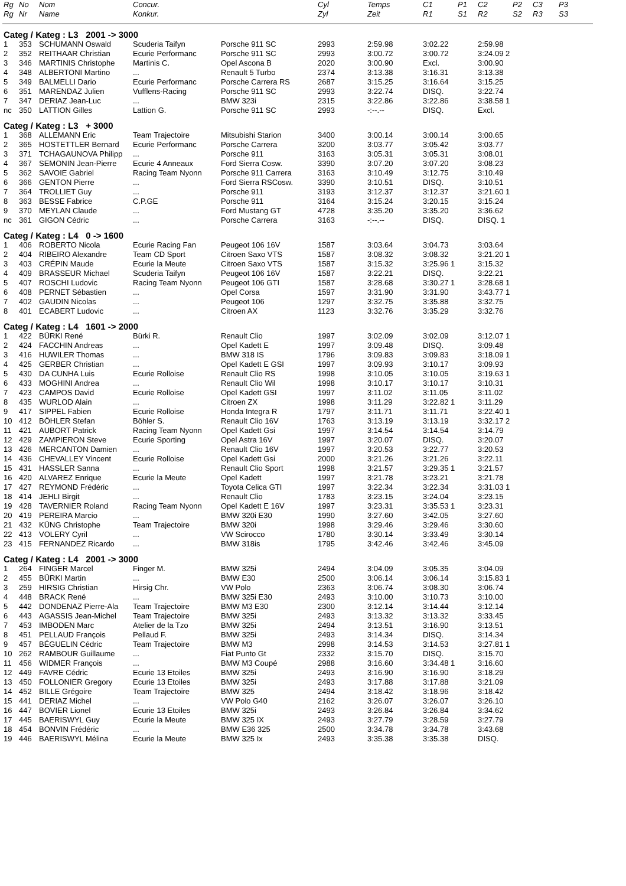| Rg | No | Nom | Concur. | | Cyl | Temps | C1 | P1 | C2 | P2 | C3 | P3 |
| --- | --- | --- | --- | --- | --- | --- | --- | --- | --- | --- | --- | --- |
| Rg | Nr | Name | Konkur. | | Zyl | Zeit | R1 | S1 | R2 | S2 | R3 | S3 |
| Categ / Kateg : L3 2001 -> 3000 | | | | | | | | | | | | |
| 1 | 353 | SCHUMANN Oswald | Scuderia Taifyn | Porsche 911 SC | 2993 | 2:59.98 | 3:02.22 | | 2:59.98 | | | |
| 2 | 352 | REITHAAR Christian | Ecurie Performanc | Porsche 911 SC | 2993 | 3:00.72 | 3:00.72 | | 3:24.09 2 | | | |
| 3 | 346 | MARTINIS Christophe | Martinis C. | Opel Ascona B | 2020 | 3:00.90 | Excl. | | 3:00.90 | | | |
| 4 | 348 | ALBERTONI Martino | ... | Renault 5 Turbo | 2374 | 3:13.38 | 3:16.31 | | 3:13.38 | | | |
| 5 | 349 | BALMELLI Dario | Ecurie Performanc | Porsche Carrera RS | 2687 | 3:15.25 | 3:16.64 | | 3:15.25 | | | |
| 6 | 351 | MARENDAZ Julien | Vufflens-Racing | Porsche 911 SC | 2993 | 3:22.74 | DISQ. | | 3:22.74 | | | |
| 7 | 347 | DERIAZ Jean-Luc | ... | BMW 323i | 2315 | 3:22.86 | 3:22.86 | | 3:38.58 1 | | | |
| nc | 350 | LATTION Gilles | Lattion G. | Porsche 911 SC | 2993 | -:--.-- | DISQ. | | Excl. | | | |
| Categ / Kateg : L3 + 3000 | | | | | | | | | | | | |
| 1 | 368 | ALLEMANN Eric | Team Trajectoire | Mitsubishi Starion | 3400 | 3:00.14 | 3:00.14 | | 3:00.65 | | | |
| 2 | 365 | HOSTETTLER Bernard | Ecurie Performanc | Porsche Carrera | 3200 | 3:03.77 | 3:05.42 | | 3:03.77 | | | |
| 3 | 371 | TCHAGAUNOVA Philipp | ... | Porsche 911 | 3163 | 3:05.31 | 3:05.31 | | 3:08.01 | | | |
| 4 | 367 | SEMONIN Jean-Pierre | Ecurie 4 Anneaux | Ford Sierra Cosw. | 3390 | 3:07.20 | 3:07.20 | | 3:08.23 | | | |
| 5 | 362 | SAVOIE Gabriel | Racing Team Nyonn | Porsche 911 Carrera | 3163 | 3:10.49 | 3:12.75 | | 3:10.49 | | | |
| 6 | 366 | GENTON Pierre | ... | Ford Sierra RSCosw. | 3390 | 3:10.51 | DISQ. | | 3:10.51 | | | |
| 7 | 364 | TROLLIET Guy | ... | Porsche 911 | 3193 | 3:12.37 | 3:12.37 | | 3:21.60 1 | | | |
| 8 | 363 | BESSE Fabrice | C.P.GE | Porsche 911 | 3164 | 3:15.24 | 3:20.15 | | 3:15.24 | | | |
| 9 | 370 | MEYLAN Claude | ... | Ford Mustang GT | 4728 | 3:35.20 | 3:35.20 | | 3:36.62 | | | |
| nc | 361 | GIGON Cédric | ... | Porsche Carrera | 3163 | -:--.-- | DISQ. | | DISQ. 1 | | | |
| Categ / Kateg : L4 0 -> 1600 | | | | | | | | | | | | |
| 1 | 406 | ROBERTO Nicola | Ecurie Racing Fan | Peugeot 106 16V | 1587 | 3:03.64 | 3:04.73 | | 3:03.64 | | | |
| 2 | 404 | RIBEIRO Alexandre | Team CD Sport | Citroen Saxo VTS | 1587 | 3:08.32 | 3:08.32 | | 3:21.20 1 | | | |
| 3 | 403 | CRÉPIN Maude | Ecurie la Meute | Citroen Saxo VTS | 1587 | 3:15.32 | 3:25.96 1 | | 3:15.32 | | | |
| 4 | 409 | BRASSEUR Michael | Scuderia Taifyn | Peugeot 106 16V | 1587 | 3:22.21 | DISQ. | | 3:22.21 | | | |
| 5 | 407 | ROSCHI Ludovic | Racing Team Nyonn | Peugeot 106 GTI | 1587 | 3:28.68 | 3:30.27 1 | | 3:28.68 1 | | | |
| 6 | 408 | PERNET Sébastien | ... | Opel Corsa | 1597 | 3:31.90 | 3:31.90 | | 3:43.77 1 | | | |
| 7 | 402 | GAUDIN Nicolas | ... | Peugeot 106 | 1297 | 3:32.75 | 3:35.88 | | 3:32.75 | | | |
| 8 | 401 | ECABERT Ludovic | ... | Citroen AX | 1123 | 3:32.76 | 3:35.29 | | 3:32.76 | | | |
| Categ / Kateg : L4 1601 -> 2000 | | | | | | | | | | | | |
| 1 | 422 | BÜRKI René | Bürki R. | Renault Clio | 1997 | 3:02.09 | 3:02.09 | | 3:12.07 1 | | | |
| 2 | 424 | FACCHIN Andreas | ... | Opel Kadett E | 1997 | 3:09.48 | DISQ. | | 3:09.48 | | | |
| 3 | 416 | HUWILER Thomas | ... | BMW 318 IS | 1796 | 3:09.83 | 3:09.83 | | 3:18.09 1 | | | |
| 4 | 425 | GERBER Christian | ... | Opel Kadett E GSI | 1997 | 3:09.93 | 3:10.17 | | 3:09.93 | | | |
| 5 | 430 | DA CUNHA Luis | Ecurie Rolloise | Renault Clio RS | 1998 | 3:10.05 | 3:10.05 | | 3:19.63 1 | | | |
| 6 | 433 | MOGHINI Andrea | ... | Renault Clio Wil | 1998 | 3:10.17 | 3:10.17 | | 3:10.31 | | | |
| 7 | 423 | CAMPOS David | Ecurie Rolloise | Opel Kadett GSI | 1997 | 3:11.02 | 3:11.05 | | 3:11.02 | | | |
| 8 | 435 | WURLOD Alain | ... | Citroen ZX | 1998 | 3:11.29 | 3:22.82 1 | | 3:11.29 | | | |
| 9 | 417 | SIPPEL Fabien | Ecurie Rolloise | Honda Integra R | 1797 | 3:11.71 | 3:11.71 | | 3:22.40 1 | | | |
| 10 | 412 | BÖHLER Stefan | Böhler S. | Renault Clio 16V | 1763 | 3:13.19 | 3:13.19 | | 3:32.17 2 | | | |
| 11 | 421 | AUBORT Patrick | Racing Team Nyonn | Opel Kadett Gsi | 1997 | 3:14.54 | 3:14.54 | | 3:14.79 | | | |
| 12 | 429 | ZAMPIERON Steve | Ecurie Sporting | Opel Astra 16V | 1997 | 3:20.07 | DISQ. | | 3:20.07 | | | |
| 13 | 426 | MERCANTON Damien | ... | Renault Clio 16V | 1997 | 3:20.53 | 3:22.77 | | 3:20.53 | | | |
| 14 | 436 | CHEVALLEY Vincent | Ecurie Rolloise | Opel Kadett Gsi | 2000 | 3:21.26 | 3:21.26 | | 3:22.11 | | | |
| 15 | 431 | HASSLER Sanna | ... | Renault Clio Sport | 1998 | 3:21.57 | 3:29.35 1 | | 3:21.57 | | | |
| 16 | 420 | ALVAREZ Enrique | Ecurie la Meute | Opel Kadett | 1997 | 3:21.78 | 3:23.21 | | 3:21.78 | | | |
| 17 | 427 | REYMOND Frédéric | ... | Toyota Celica GTI | 1997 | 3:22.34 | 3:22.34 | | 3:31.03 1 | | | |
| 18 | 414 | JEHLI Birgit | ... | Renault Clio | 1783 | 3:23.15 | 3:24.04 | | 3:23.15 | | | |
| 19 | 428 | TAVERNIER Roland | Racing Team Nyonn | Opel Kadett E 16V | 1997 | 3:23.31 | 3:35.53 1 | | 3:23.31 | | | |
| 20 | 419 | PEREIRA Marcio | ... | BMW 320i E30 | 1990 | 3:27.60 | 3:42.05 | | 3:27.60 | | | |
| 21 | 432 | KÜNG Christophe | Team Trajectoire | BMW 320i | 1998 | 3:29.46 | 3:29.46 | | 3:30.60 | | | |
| 22 | 413 | VOLERY Cyril | ... | VW Scirocco | 1780 | 3:30.14 | 3:33.49 | | 3:30.14 | | | |
| 23 | 415 | FERNANDEZ Ricardo | ... | BMW 318is | 1795 | 3:42.46 | 3:42.46 | | 3:45.09 | | | |
| Categ / Kateg : L4 2001 -> 3000 | | | | | | | | | | | | |
| 1 | 264 | FINGER Marcel | Finger M. | BMW 325i | 2494 | 3:04.09 | 3:05.35 | | 3:04.09 | | | |
| 2 | 455 | BÜRKI Martin | ... | BMW E30 | 2500 | 3:06.14 | 3:06.14 | | 3:15.83 1 | | | |
| 3 | 259 | HIRSIG Christian | Hirsig Chr. | VW Polo | 2363 | 3:06.74 | 3:08.30 | | 3:06.74 | | | |
| 4 | 448 | BRACK René | ... | BMW 325i E30 | 2493 | 3:10.00 | 3:10.73 | | 3:10.00 | | | |
| 5 | 442 | DONDENAZ Pierre-Ala | Team Trajectoire | BMW M3 E30 | 2300 | 3:12.14 | 3:14.44 | | 3:12.14 | | | |
| 6 | 443 | AGASSIS Jean-Michel | Team Trajectoire | BMW 325i | 2493 | 3:13.32 | 3:13.32 | | 3:33.45 | | | |
| 7 | 453 | IMBODEN Marc | Atelier de la Tzo | BMW 325i | 2494 | 3:13.51 | 3:16.90 | | 3:13.51 | | | |
| 8 | 451 | PELLAUD François | Pellaud F. | BMW 325i | 2493 | 3:14.34 | DISQ. | | 3:14.34 | | | |
| 9 | 457 | BÉGUELIN Cédric | Team Trajectoire | BMW M3 | 2998 | 3:14.53 | 3:14.53 | | 3:27.81 1 | | | |
| 10 | 262 | RAMBOUR Guillaume | ... | Fiat Punto Gt | 2332 | 3:15.70 | DISQ. | | 3:15.70 | | | |
| 11 | 456 | WIDMER François | ... | BMW M3 Coupé | 2988 | 3:16.60 | 3:34.48 1 | | 3:16.60 | | | |
| 12 | 449 | FAVRE Cédric | Ecurie 13 Etoiles | BMW 325i | 2493 | 3:16.90 | 3:16.90 | | 3:18.29 | | | |
| 13 | 450 | FOLLONIER Gregory | Ecurie 13 Etoiles | BMW 325i | 2493 | 3:17.88 | 3:17.88 | | 3:21.09 | | | |
| 14 | 452 | BILLE Grégoire | Team Trajectoire | BMW 325 | 2494 | 3:18.42 | 3:18.96 | | 3:18.42 | | | |
| 15 | 441 | DERIAZ Michel | ... | VW Polo G40 | 2162 | 3:26.07 | 3:26.07 | | 3:26.10 | | | |
| 16 | 447 | BOVIER Lionel | Ecurie 13 Etoiles | BMW 325i | 2493 | 3:26.84 | 3:26.84 | | 3:34.62 | | | |
| 17 | 445 | BAERISWYL Guy | Ecurie la Meute | BMW 325 IX | 2493 | 3:27.79 | 3:28.59 | | 3:27.79 | | | |
| 18 | 454 | BONVIN Frédéric | ... | BMW E36 325 | 2500 | 3:34.78 | 3:34.78 | | 3:43.68 | | | |
| 19 | 446 | BAERISWYL Mélina | Ecurie la Meute | BMW 325 Ix | 2493 | 3:35.38 | 3:35.38 | | DISQ. | | | |